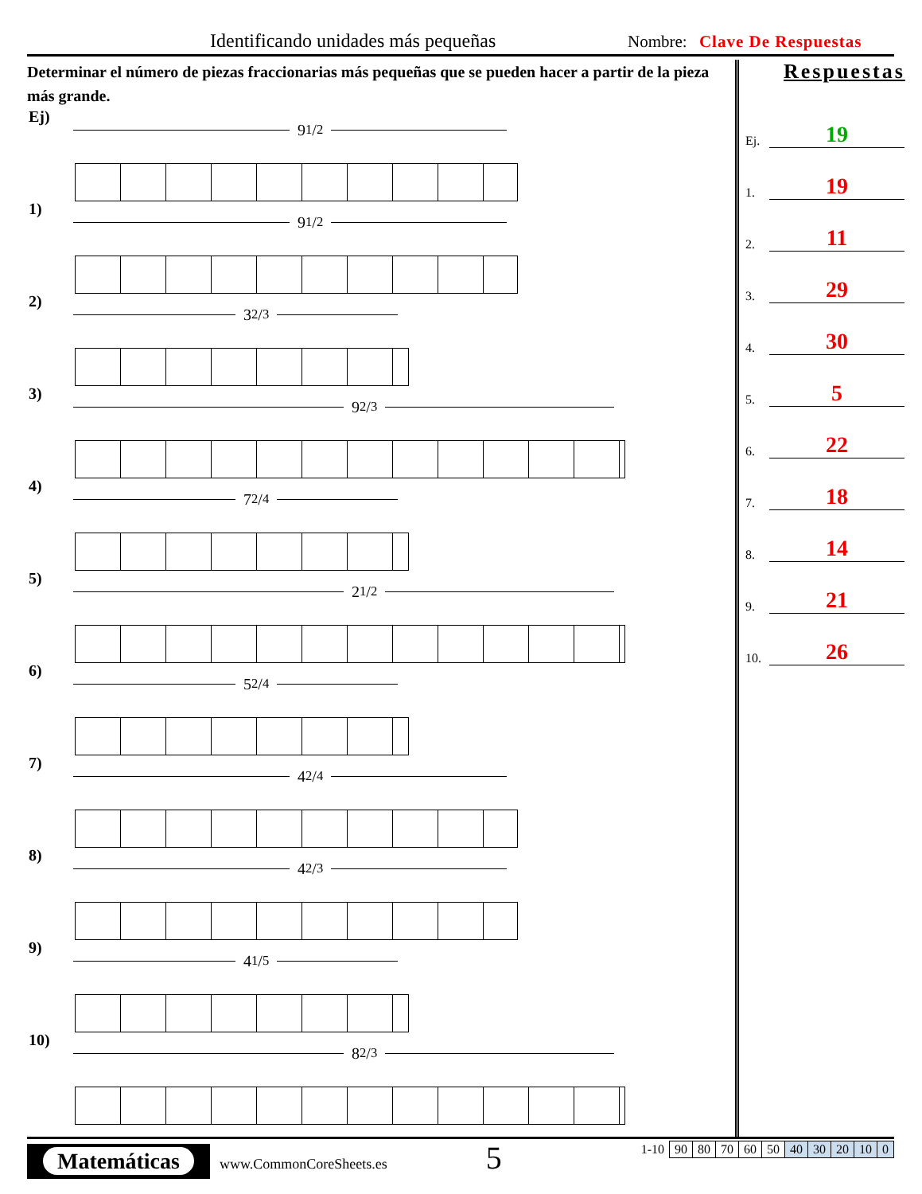Identificando unidades más pequeñas
Nombre: Clave De Respuestas
Determinar el número de piezas fraccionarias más pequeñas que se pueden hacer a partir de la pieza más grande.
Ej) 9 1/2
1) 9 1/2
2) 3 2/3
3) 9 2/3
4) 7 2/4
5) 2 1/2
6) 5 2/4
7) 4 2/4
8) 4 2/3
9) 4 1/5
10) 8 2/3
Respuestas
Ej. 19
1. 19
2. 11
3. 29
4. 30
5. 5
6. 22
7. 18
8. 14
9. 21
10. 26
Matemáticas
www.CommonCoreSheets.es 5
| 1-10 | 90 | 80 | 70 | 60 | 50 | 40 | 30 | 20 | 10 | 0 |